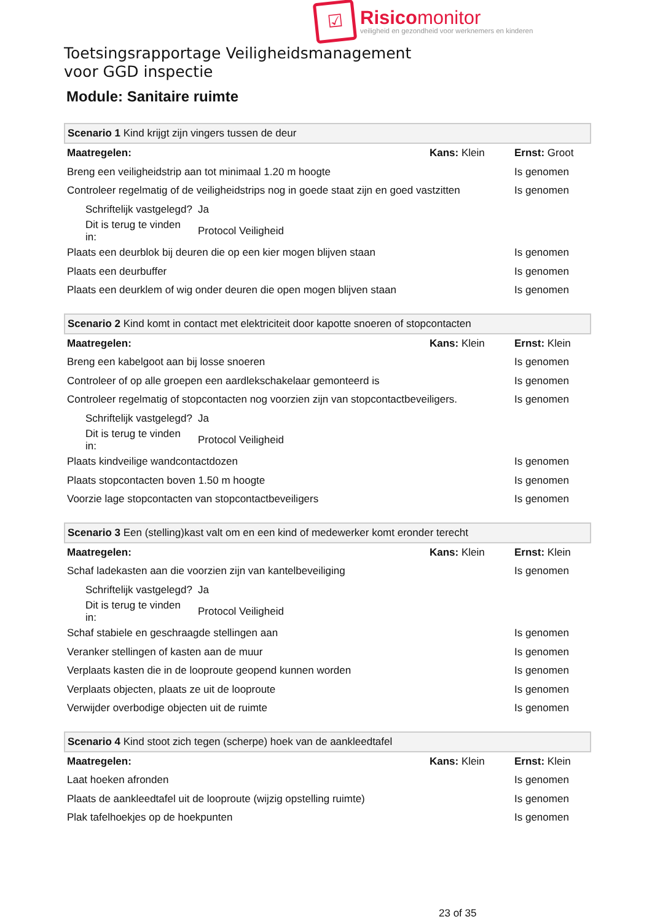☑
Risicomonitor
veiligheid en gezondheid voor werknemers en kinderen
Toetsingsrapportage Veiligheidsmanagement
voor GGD inspectie
Module: Sanitaire ruimte
| Scenario 1 Kind krijgt zijn vingers tussen de deur | | | |
| --- | --- | --- | --- |
| Maatregelen: | | Kans: Klein | Ernst: Groot |
| Breng een veiligheidstrip aan tot minimaal 1.20 m hoogte | | | Is genomen |
| Controleer regelmatig of de veiligheidstrips nog in goede staat zijn en goed vastzitten | | | Is genomen |
| Schriftelijk vastgelegd? | Ja | | |
| Dit is terug te vinden in: | Protocol Veiligheid | | |
| Plaats een deurblok bij deuren die op een kier mogen blijven staan | | | Is genomen |
| Plaats een deurbuffer | | | Is genomen |
| Plaats een deurklem of wig onder deuren die open mogen blijven staan | | | Is genomen |
| Scenario 2 Kind komt in contact met elektriciteit door kapotte snoeren of stopcontacten | | | |
| --- | --- | --- | --- |
| Maatregelen: | | Kans: Klein | Ernst: Klein |
| Breng een kabelgoot aan bij losse snoeren | | | Is genomen |
| Controleer of op alle groepen een aardlekschakelaar gemonteerd is | | | Is genomen |
| Controleer regelmatig of stopcontacten nog voorzien zijn van stopcontactbeveiligers. | | | Is genomen |
| Schriftelijk vastgelegd? | Ja | | |
| Dit is terug te vinden in: | Protocol Veiligheid | | |
| Plaats kindveilige wandcontactdozen | | | Is genomen |
| Plaats stopcontacten boven 1.50 m hoogte | | | Is genomen |
| Voorzie lage stopcontacten van stopcontactbeveiligers | | | Is genomen |
| Scenario 3 Een (stelling)kast valt om en een kind of medewerker komt eronder terecht | | | |
| --- | --- | --- | --- |
| Maatregelen: | | Kans: Klein | Ernst: Klein |
| Schaf ladekasten aan die voorzien zijn van kantelbeveiliging | | | Is genomen |
| Schriftelijk vastgelegd? | Ja | | |
| Dit is terug te vinden in: | Protocol Veiligheid | | |
| Schaf stabiele en geschraagde stellingen aan | | | Is genomen |
| Veranker stellingen of kasten aan de muur | | | Is genomen |
| Verplaats kasten die in de looproute geopend kunnen worden | | | Is genomen |
| Verplaats objecten, plaats ze uit de looproute | | | Is genomen |
| Verwijder overbodige objecten uit de ruimte | | | Is genomen |
| Scenario 4 Kind stoot zich tegen (scherpe) hoek van de aankleedtafel | | |
| --- | --- | --- |
| Maatregelen: | Kans: Klein | Ernst: Klein |
| Laat hoeken afronden | | Is genomen |
| Plaats de aankleedtafel uit de looproute (wijzig opstelling ruimte) | | Is genomen |
| Plak tafelhoekjes op de hoekpunten | | Is genomen |
23 of 35